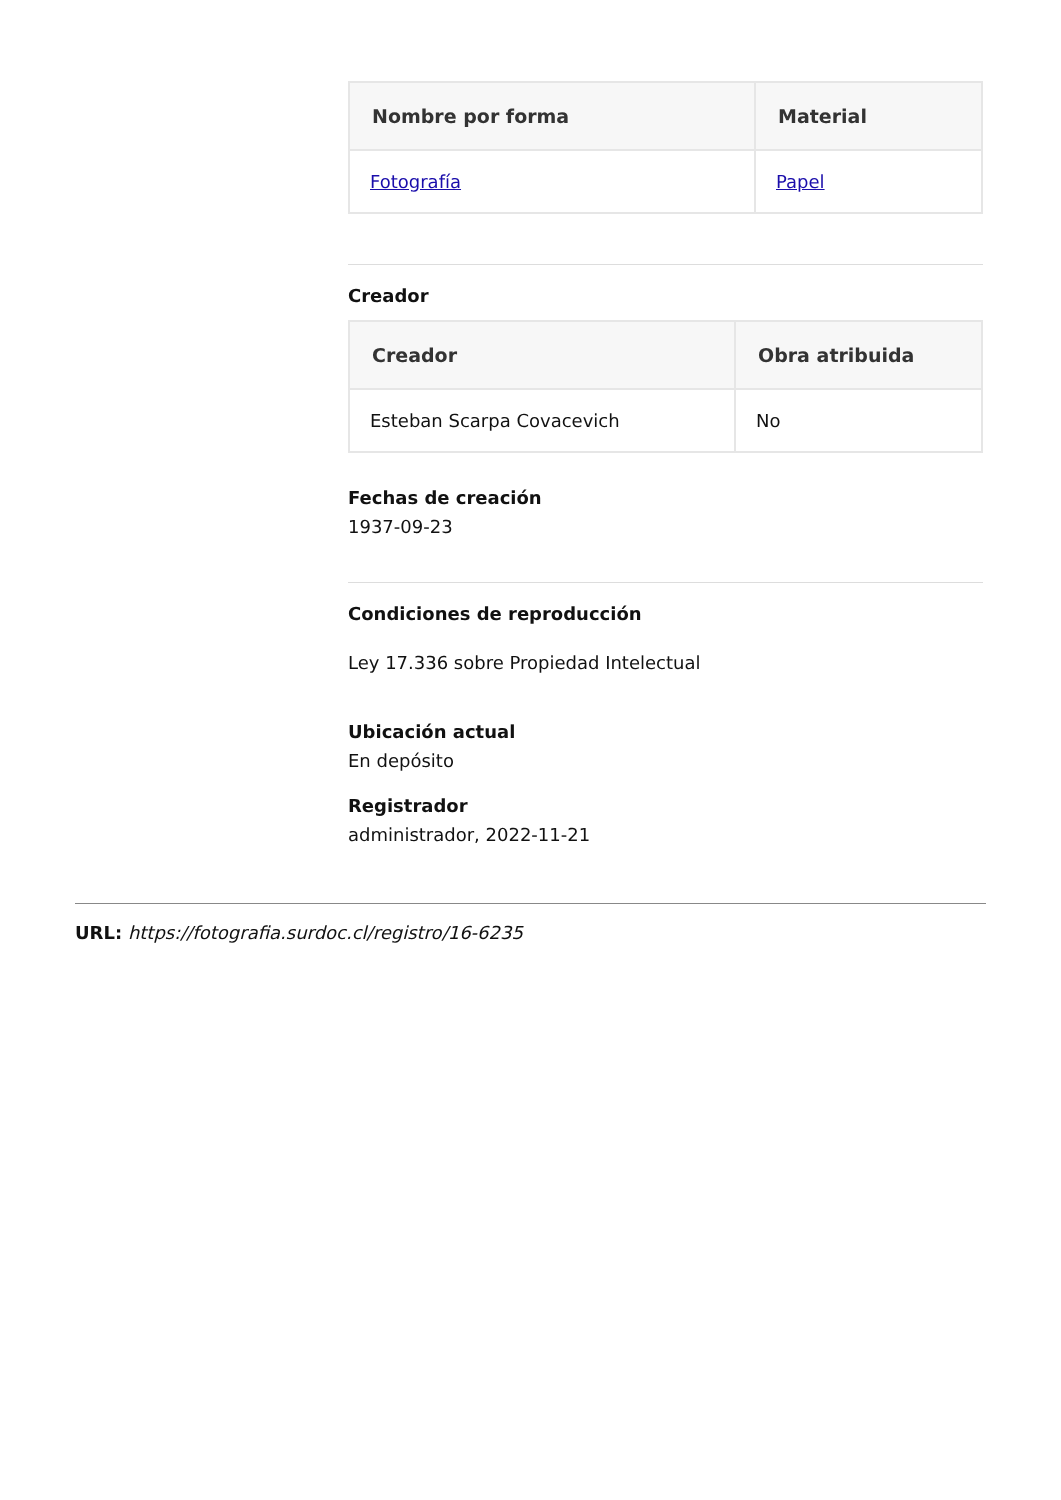| Nombre por forma | Material |
| --- | --- |
| Fotografía | Papel |
Creador
| Creador | Obra atribuida |
| --- | --- |
| Esteban Scarpa Covacevich | No |
Fechas de creación
1937-09-23
Condiciones de reproducción
Ley 17.336 sobre Propiedad Intelectual
Ubicación actual
En depósito
Registrador
administrador, 2022-11-21
URL: https://fotografia.surdoc.cl/registro/16-6235